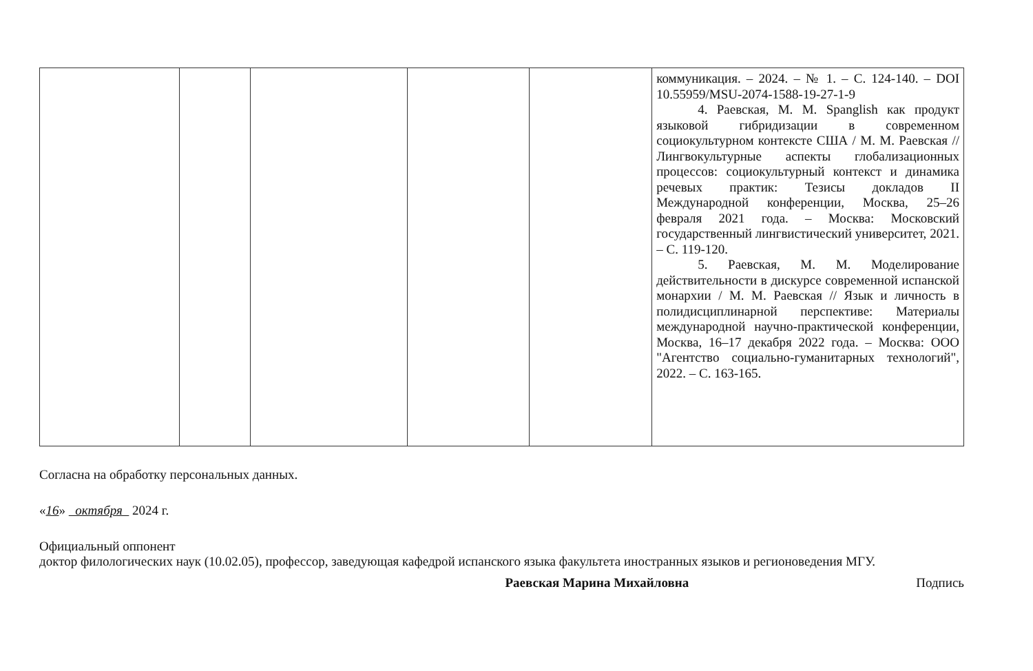| | | | | | коммуникация. – 2024. – № 1. – С. 124-140. – DOI 10.55959/MSU-2074-1588-19-27-1-9 4. Раевская, М. М. Spanglish как продукт языковой гибридизации в современном социокультурном контексте США / М. М. Раевская // Лингвокультурные аспекты глобализационных процессов: социокультурный контекст и динамика речевых практик: Тезисы докладов II Международной конференции, Москва, 25–26 февраля 2021 года. – Москва: Московский государственный лингвистический университет, 2021. – С. 119-120. 5. Раевская, М. М. Моделирование действительности в дискурсе современной испанской монархии / М. М. Раевская // Язык и личность в полидисциплинарной перспективе: Материалы международной научно-практической конференции, Москва, 16–17 декабря 2022 года. – Москва: ООО "Агентство социально-гуманитарных технологий", 2022. – С. 163-165. |
Согласна на обработку персональных данных.
«16» октября 2024 г.
Официальный оппонент
доктор филологических наук (10.02.05), профессор, заведующая кафедрой испанского языка факультета иностранных языков и регионоведения МГУ.
Раевская Марина Михайловна Подпись